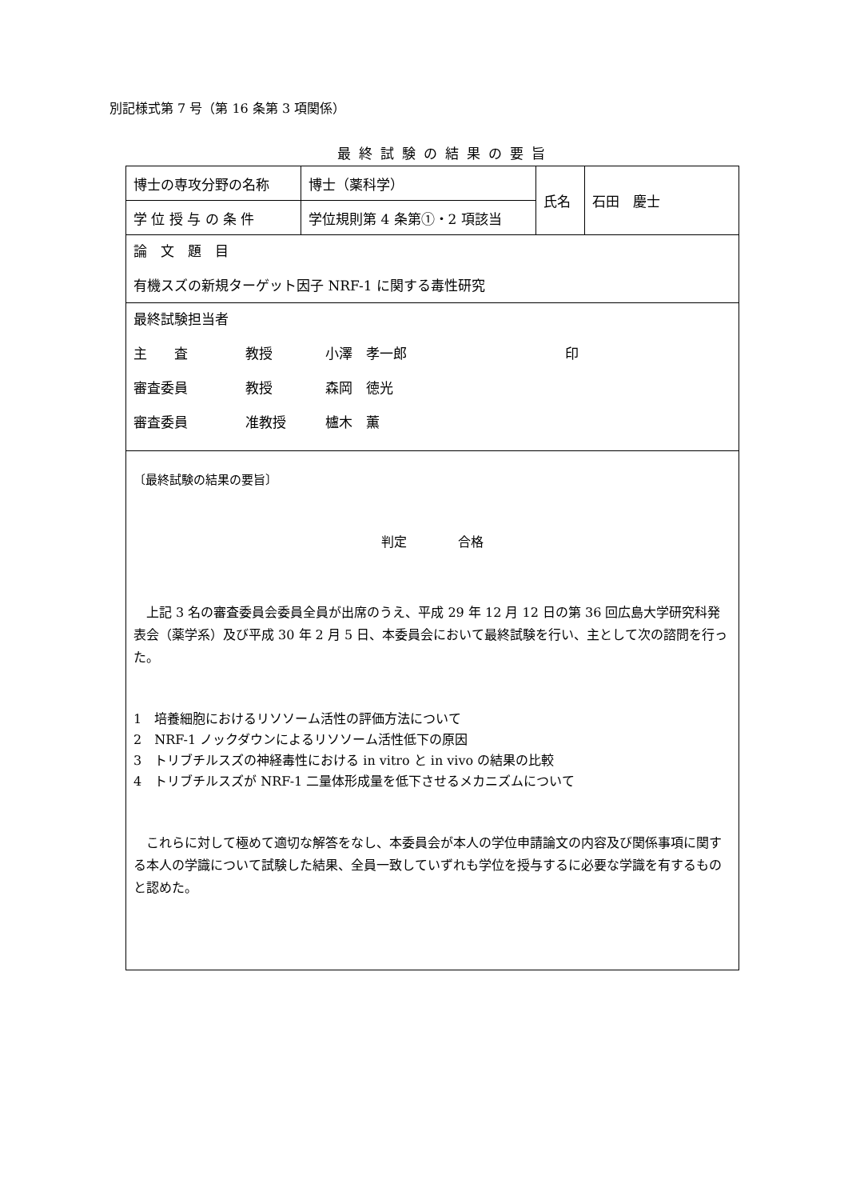別記様式第 7 号（第 16 条第 3 項関係）
最終試験の結果の要旨
| 博士の専攻分野の名称 | 博士（薬科学） | 氏名 | 石田 慶士 |
| 学 位 授 与 の 条 件 | 学位規則第 4 条第①・2 項該当 | | |
| 論 文 題 目 有機スズの新規ターゲット因子 NRF-1 に関する毒性研究 | | | |
| 最終試験担当者 主 査 教授 小澤 孝一郎 印 審査委員 教授 森岡 徳光 審査委員 准教授 櫨木 薫 | | | |
| 〔最終試験の結果の要旨〕 判定 合格 上記 3 名の審査委員会委員全員が出席のうえ、平成 29 年 12 月 12 日の第 36 回広島大学研究科発表会（薬学系）及び平成 30 年 2 月 5 日、本委員会において最終試験を行い、主として次の諮問を行った。 1 培養細胞におけるリソソーム活性の評価方法について 2 NRF-1 ノックダウンによるリソソーム活性低下の原因 3 トリブチルスズの神経毒性における in vitro と in vivo の結果の比較 4 トリブチルスズが NRF-1 二量体形成量を低下させるメカニズムについて これらに対して極めて適切な解答をなし、本委員会が本人の学位申請論文の内容及び関係事項に関する本人の学識について試験した結果、全員一致していずれも学位を授与するに必要な学識を有するものと認めた。 | | | |